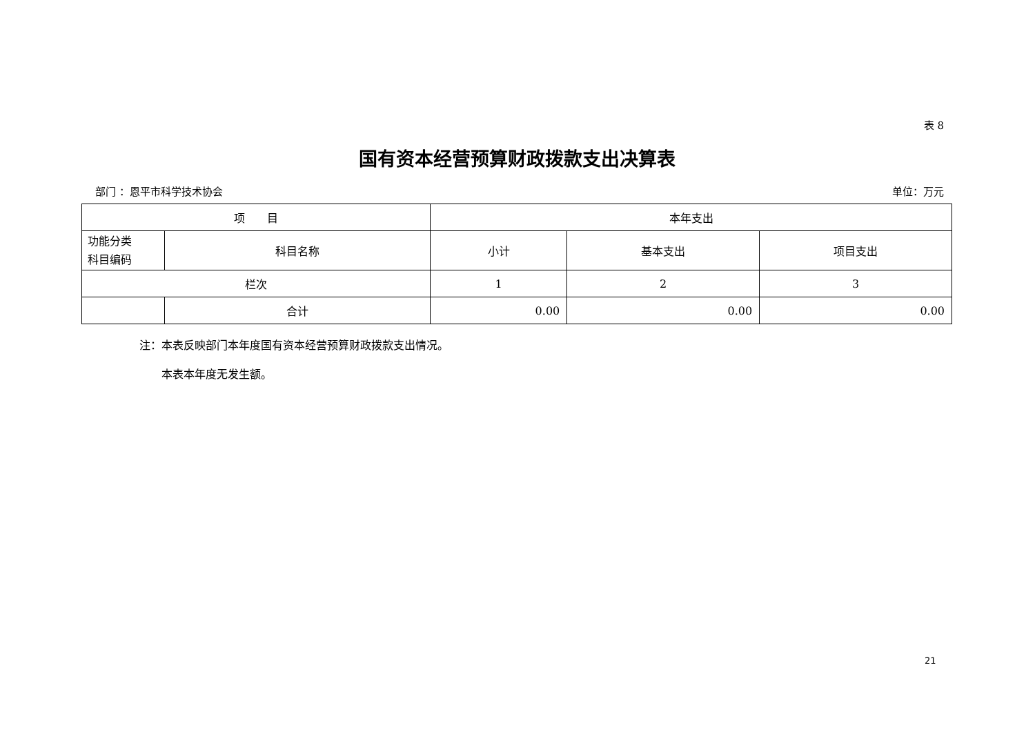表 8
国有资本经营预算财政拨款支出决算表
部门 ：恩平市科学技术协会 单位：万元
| 项 目 | | 本年支出 | | |
| --- | --- | --- | --- | --- |
| 功能分类 科目编码 | 科目名称 | 小计 | 基本支出 | 项目支出 |
| 栏次 | | 1 | 2 | 3 |
| | 合计 | 0.00 | 0.00 | 0.00 |
注：本表反映部门本年度国有资本经营预算财政拨款支出情况。
　　本表本年度无发生额。
21